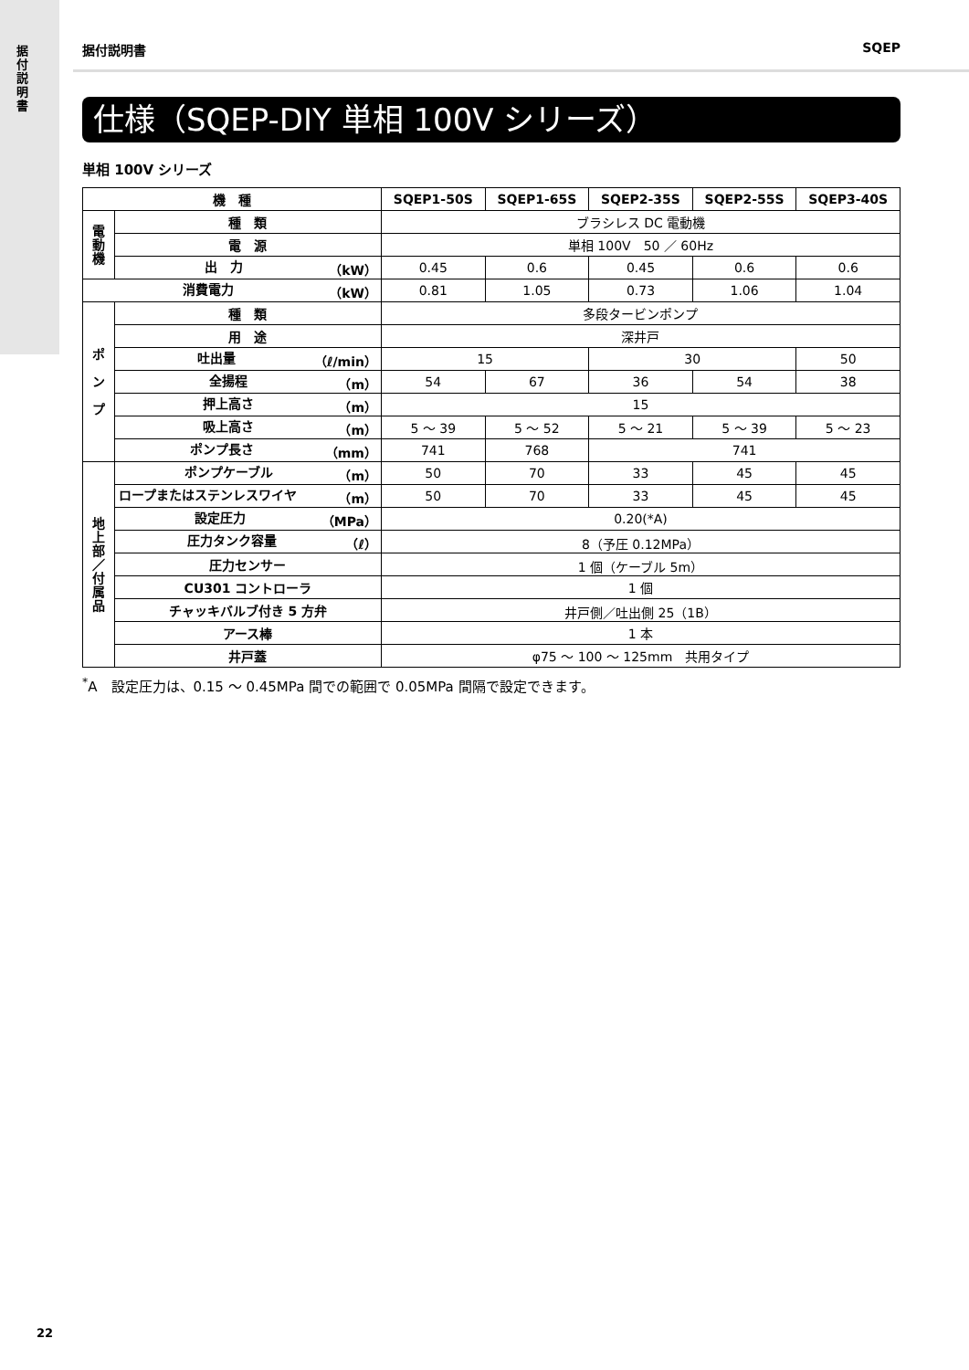据付説明書
据付説明書 SQEP
仕様（SQEP-DIY 単相 100V シリーズ）
単相 100V シリーズ
| 機 種 | | SQEP1-50S | SQEP1-65S | SQEP2-35S | SQEP2-55S | SQEP3-40S |
| --- | --- | --- | --- | --- | --- | --- |
| 電動機 | 種 類 | ブラシレス DC 電動機 | | | | |
| | 電 源 | 単相 100V 50 ／ 60Hz | | | | |
| | 出 力 （kW） | 0.45 | 0.6 | 0.45 | 0.6 | 0.6 |
| 消費電力 （kW） | | 0.81 | 1.05 | 0.73 | 1.06 | 1.04 |
| ポ ン プ | 種 類 | 多段タービンポンプ | | | | |
| | 用 途 | 深井戸 | | | | |
| | 吐出量 （ℓ/min） | 15 | | 30 | | 50 |
| | 全揚程 （m） | 54 | 67 | 36 | 54 | 38 |
| | 押上高さ （m） | 15 | | | | |
| | 吸上高さ （m） | 5 ～ 39 | 5 ～ 52 | 5 ～ 21 | 5 ～ 39 | 5 ～ 23 |
| | ポンプ長さ （mm） | 741 | 768 | 741 | | |
| 地上部／付属品 | ポンプケーブル （m） | 50 | 70 | 33 | 45 | 45 |
| | ロープまたはステンレスワイヤ （m） | 50 | 70 | 33 | 45 | 45 |
| | 設定圧力 （MPa） | 0.20(*A) | | | | |
| | 圧力タンク容量 （ℓ） | 8（予圧 0.12MPa） | | | | |
| | 圧力センサー | 1 個（ケーブル 5m） | | | | |
| | CU301 コントローラ | 1 個 | | | | |
| | チャッキバルブ付き 5 方弁 | 井戸側／吐出側 25（1B） | | | | |
| | アース棒 | 1 本 | | | | |
| | 井戸蓋 | φ75 ～ 100 ～ 125mm 共用タイプ | | | | |
<sup>*</sup> A　設定圧力は、0.15 ～ 0.45MPa 間での範囲で 0.05MPa 間隔で設定できます。
22